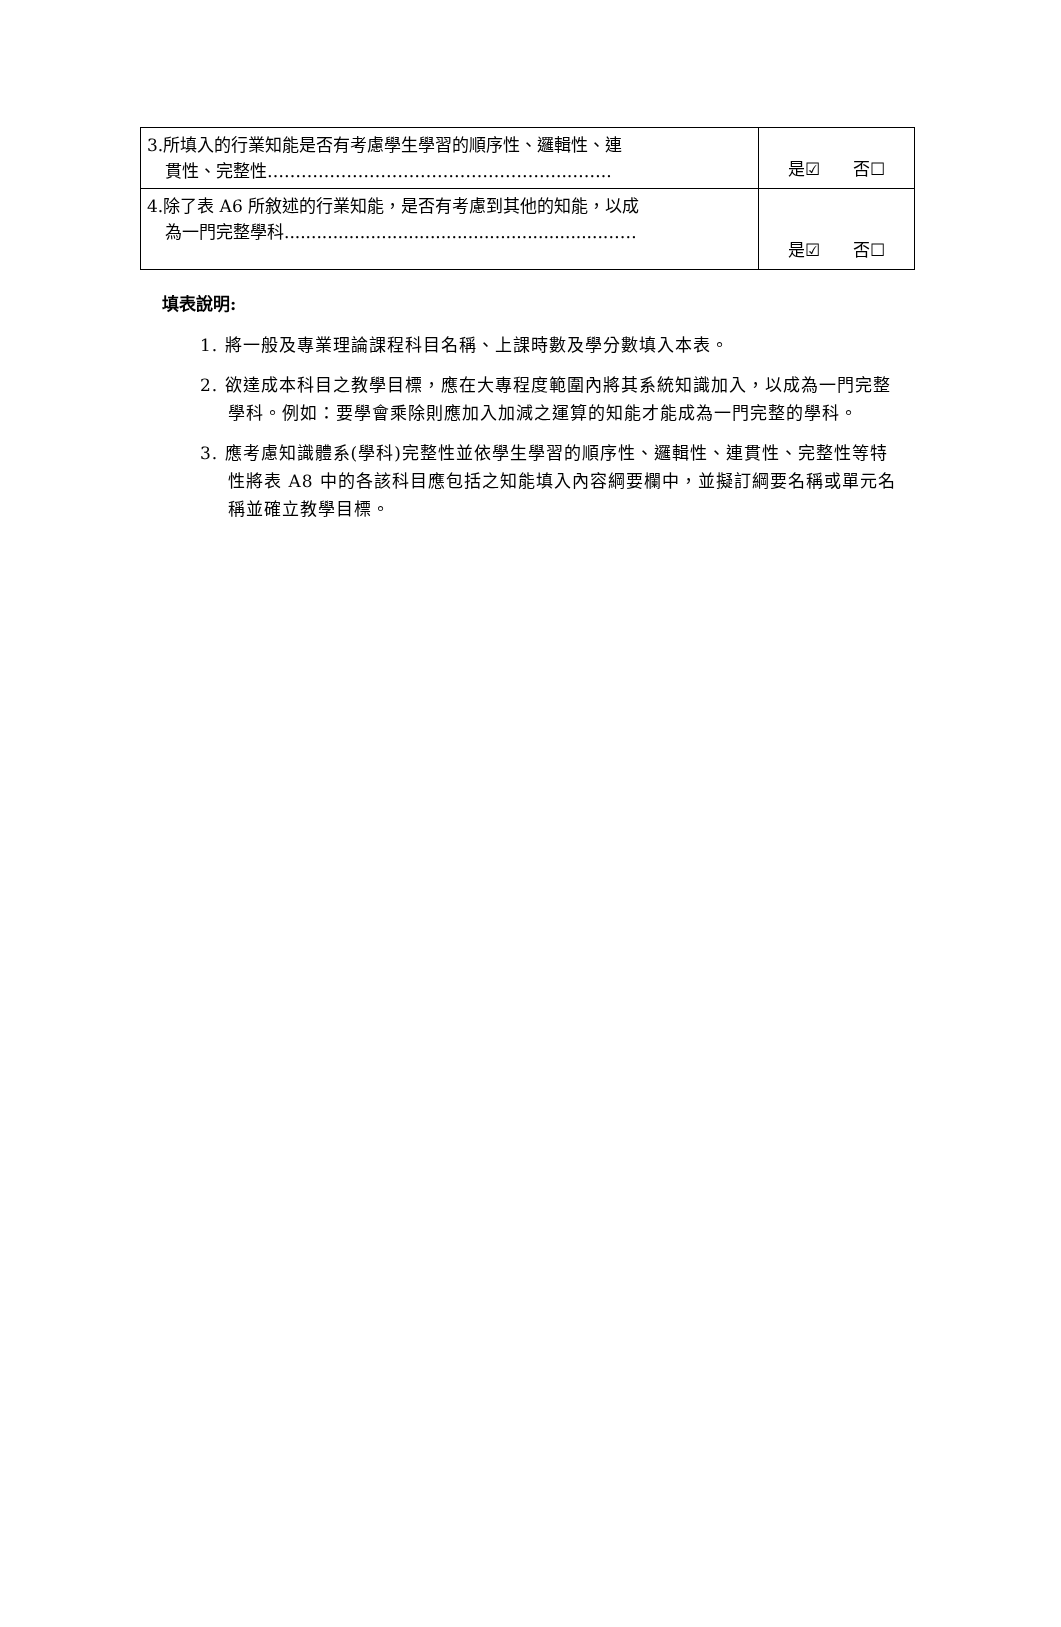| 3.所填入的行業知能是否有考慮學生學習的順序性、邏輯性、連 貫性、完整性……………………………………………..…….. | 是☑ 否☐ |
| 4.除了表 A6 所敘述的行業知能，是否有考慮到其他的知能，以成 為一門完整學科...........................................................…… | 是☑ 否☐ |
填表說明:
1. 將一般及專業理論課程科目名稱、上課時數及學分數填入本表。
2. 欲達成本科目之教學目標，應在大專程度範圍內將其系統知識加入，以成為一門完整學科。例如：要學會乘除則應加入加減之運算的知能才能成為一門完整的學科。
3. 應考慮知識體系(學科)完整性並依學生學習的順序性、邏輯性、連貫性、完整性等特性將表 A8 中的各該科目應包括之知能填入內容綱要欄中，並擬訂綱要名稱或單元名稱並確立教學目標。